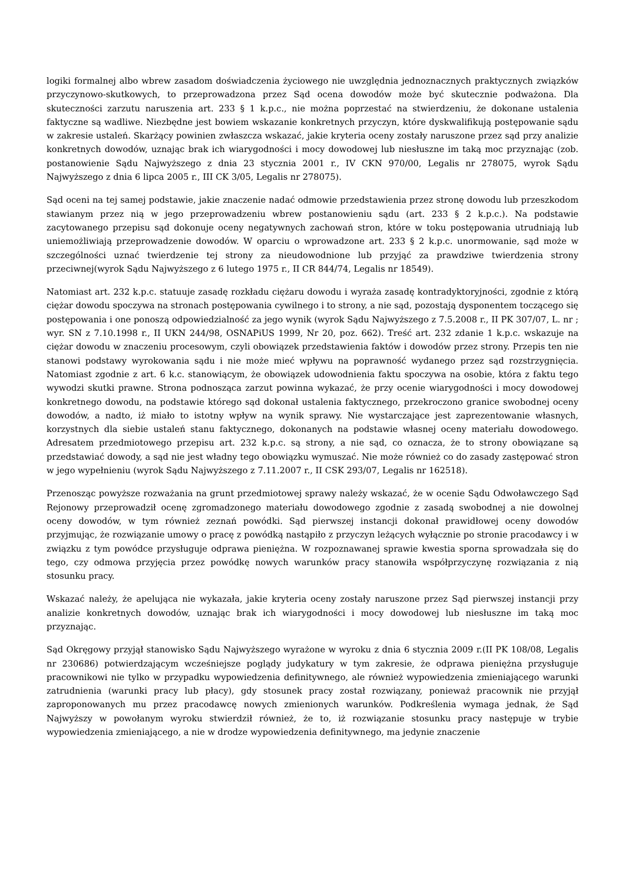logiki formalnej albo wbrew zasadom doświadczenia życiowego nie uwzględnia jednoznacznych praktycznych związków przyczynowo-skutkowych, to przeprowadzona przez Sąd ocena dowodów może być skutecznie podważona. Dla skuteczności zarzutu naruszenia art. 233 § 1 k.p.c., nie można poprzestać na stwierdzeniu, że dokonane ustalenia faktyczne są wadliwe. Niezbędne jest bowiem wskazanie konkretnych przyczyn, które dyskwalifikują postępowanie sądu w zakresie ustaleń. Skarżący powinien zwłaszcza wskazać, jakie kryteria oceny zostały naruszone przez sąd przy analizie konkretnych dowodów, uznając brak ich wiarygodności i mocy dowodowej lub niesłuszne im taką moc przyznając (zob. postanowienie Sądu Najwyższego z dnia 23 stycznia 2001 r., IV CKN 970/00, Legalis nr 278075, wyrok Sądu Najwyższego z dnia 6 lipca 2005 r., III CK 3/05, Legalis nr 278075).
Sąd oceni na tej samej podstawie, jakie znaczenie nadać odmowie przedstawienia przez stronę dowodu lub przeszkodom stawianym przez nią w jego przeprowadzeniu wbrew postanowieniu sądu (art. 233 § 2 k.p.c.). Na podstawie zacytowanego przepisu sąd dokonuje oceny negatywnych zachowań stron, które w toku postępowania utrudniają lub uniemożliwiają przeprowadzenie dowodów. W oparciu o wprowadzone art. 233 § 2 k.p.c. unormowanie, sąd może w szczególności uznać twierdzenie tej strony za nieudowodnione lub przyjąć za prawdziwe twierdzenia strony przeciwnej(wyrok Sądu Najwyższego z 6 lutego 1975 r., II CR 844/74, Legalis nr 18549).
Natomiast art. 232 k.p.c. statuuje zasadę rozkładu ciężaru dowodu i wyraża zasadę kontradyktoryjności, zgodnie z którą ciężar dowodu spoczywa na stronach postępowania cywilnego i to strony, a nie sąd, pozostają dysponentem toczącego się postępowania i one ponoszą odpowiedzialność za jego wynik (wyrok Sądu Najwyższego z 7.5.2008 r., II PK 307/07, L. nr ; wyr. SN z 7.10.1998 r., II UKN 244/98, OSNAPiUS 1999, Nr 20, poz. 662). Treść art. 232 zdanie 1 k.p.c. wskazuje na ciężar dowodu w znaczeniu procesowym, czyli obowiązek przedstawienia faktów i dowodów przez strony. Przepis ten nie stanowi podstawy wyrokowania sądu i nie może mieć wpływu na poprawność wydanego przez sąd rozstrzygnięcia. Natomiast zgodnie z art. 6 k.c. stanowiącym, że obowiązek udowodnienia faktu spoczywa na osobie, która z faktu tego wywodzi skutki prawne. Strona podnosząca zarzut powinna wykazać, że przy ocenie wiarygodności i mocy dowodowej konkretnego dowodu, na podstawie którego sąd dokonał ustalenia faktycznego, przekroczono granice swobodnej oceny dowodów, a nadto, iż miało to istotny wpływ na wynik sprawy. Nie wystarczające jest zaprezentowanie własnych, korzystnych dla siebie ustaleń stanu faktycznego, dokonanych na podstawie własnej oceny materiału dowodowego. Adresatem przedmiotowego przepisu art. 232 k.p.c. są strony, a nie sąd, co oznacza, że to strony obowiązane są przedstawiać dowody, a sąd nie jest władny tego obowiązku wymuszać. Nie może również co do zasady zastępować stron w jego wypełnieniu (wyrok Sądu Najwyższego z 7.11.2007 r., II CSK 293/07, Legalis nr 162518).
Przenosząc powyższe rozważania na grunt przedmiotowej sprawy należy wskazać, że w ocenie Sądu Odwoławczego Sąd Rejonowy przeprowadził ocenę zgromadzonego materiału dowodowego zgodnie z zasadą swobodnej a nie dowolnej oceny dowodów, w tym również zeznań powódki. Sąd pierwszej instancji dokonał prawidłowej oceny dowodów przyjmując, że rozwiązanie umowy o pracę z powódką nastąpiło z przyczyn leżących wyłącznie po stronie pracodawcy i w związku z tym powódce przysługuje odprawa pieniężna. W rozpoznawanej sprawie kwestia sporna sprowadzała się do tego, czy odmowa przyjęcia przez powódkę nowych warunków pracy stanowiła współprzyczynę rozwiązania z nią stosunku pracy.
Wskazać należy, że apelująca nie wykazała, jakie kryteria oceny zostały naruszone przez Sąd pierwszej instancji przy analizie konkretnych dowodów, uznając brak ich wiarygodności i mocy dowodowej lub niesłuszne im taką moc przyznając.
Sąd Okręgowy przyjął stanowisko Sądu Najwyższego wyrażone w wyroku z dnia 6 stycznia 2009 r.(II PK 108/08, Legalis nr 230686) potwierdzającym wcześniejsze poglądy judykatury w tym zakresie, że odprawa pieniężna przysługuje pracownikowi nie tylko w przypadku wypowiedzenia definitywnego, ale również wypowiedzenia zmieniającego warunki zatrudnienia (warunki pracy lub płacy), gdy stosunek pracy został rozwiązany, ponieważ pracownik nie przyjął zaproponowanych mu przez pracodawcę nowych zmienionych warunków. Podkreślenia wymaga jednak, że Sąd Najwyższy w powołanym wyroku stwierdził również, że to, iż rozwiązanie stosunku pracy następuje w trybie wypowiedzenia zmieniającego, a nie w drodze wypowiedzenia definitywnego, ma jedynie znaczenie